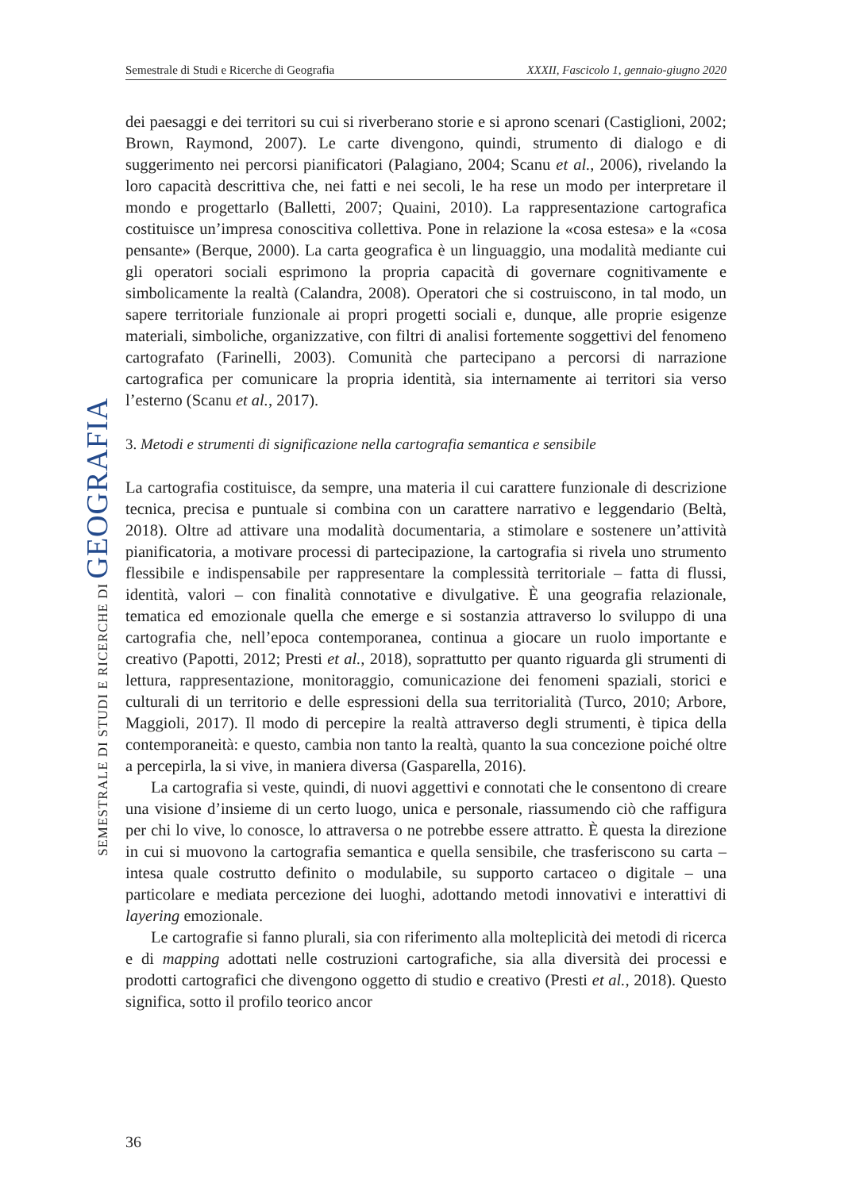Semestrale di Studi e Ricerche di Geografia XXXII, Fascicolo 1, gennaio-giugno 2020
SEMESTRALE DI STUDI E RICERCHE DI GEOGRAFIA
dei paesaggi e dei territori su cui si riverberano storie e si aprono scenari (Castiglioni, 2002; Brown, Raymond, 2007). Le carte divengono, quindi, strumento di dialogo e di suggerimento nei percorsi pianificatori (Palagiano, 2004; Scanu et al., 2006), rivelando la loro capacità descrittiva che, nei fatti e nei secoli, le ha rese un modo per interpretare il mondo e progettarlo (Balletti, 2007; Quaini, 2010). La rappresentazione cartografica costituisce un’impresa conoscitiva collettiva. Pone in relazione la «cosa estesa» e la «cosa pensante» (Berque, 2000). La carta geografica è un linguaggio, una modalità mediante cui gli operatori sociali esprimono la propria capacità di governare cognitivamente e simbolicamente la realtà (Calandra, 2008). Operatori che si costruiscono, in tal modo, un sapere territoriale funzionale ai propri progetti sociali e, dunque, alle proprie esigenze materiali, simboliche, organizzative, con filtri di analisi fortemente soggettivi del fenomeno cartografato (Farinelli, 2003). Comunità che partecipano a percorsi di narrazione cartografica per comunicare la propria identità, sia internamente ai territori sia verso l’esterno (Scanu et al., 2017).
3. Metodi e strumenti di significazione nella cartografia semantica e sensibile
La cartografia costituisce, da sempre, una materia il cui carattere funzionale di descrizione tecnica, precisa e puntuale si combina con un carattere narrativo e leggendario (Beltà, 2018). Oltre ad attivare una modalità documentaria, a stimolare e sostenere un’attività pianificatoria, a motivare processi di partecipazione, la cartografia si rivela uno strumento flessibile e indispensabile per rappresentare la complessità territoriale – fatta di flussi, identità, valori – con finalità connotative e divulgative. È una geografia relazionale, tematica ed emozionale quella che emerge e si sostanzia attraverso lo sviluppo di una cartografia che, nell’epoca contemporanea, continua a giocare un ruolo importante e creativo (Papotti, 2012; Presti et al., 2018), soprattutto per quanto riguarda gli strumenti di lettura, rappresentazione, monitoraggio, comunicazione dei fenomeni spaziali, storici e culturali di un territorio e delle espressioni della sua territorialità (Turco, 2010; Arbore, Maggioli, 2017). Il modo di percepire la realtà attraverso degli strumenti, è tipica della contemporaneità: e questo, cambia non tanto la realtà, quanto la sua concezione poiché oltre a percepirla, la si vive, in maniera diversa (Gasparella, 2016).
La cartografia si veste, quindi, di nuovi aggettivi e connotati che le consentono di creare una visione d’insieme di un certo luogo, unica e personale, riassumendo ciò che raffigura per chi lo vive, lo conosce, lo attraversa o ne potrebbe essere attratto. È questa la direzione in cui si muovono la cartografia semantica e quella sensibile, che trasferiscono su carta – intesa quale costrutto definito o modulabile, su supporto cartaceo o digitale – una particolare e mediata percezione dei luoghi, adottando metodi innovativi e interattivi di layering emozionale.
Le cartografie si fanno plurali, sia con riferimento alla molteplicità dei metodi di ricerca e di mapping adottati nelle costruzioni cartografiche, sia alla diversità dei processi e prodotti cartografici che divengono oggetto di studio e creativo (Presti et al., 2018). Questo significa, sotto il profilo teorico ancor
36